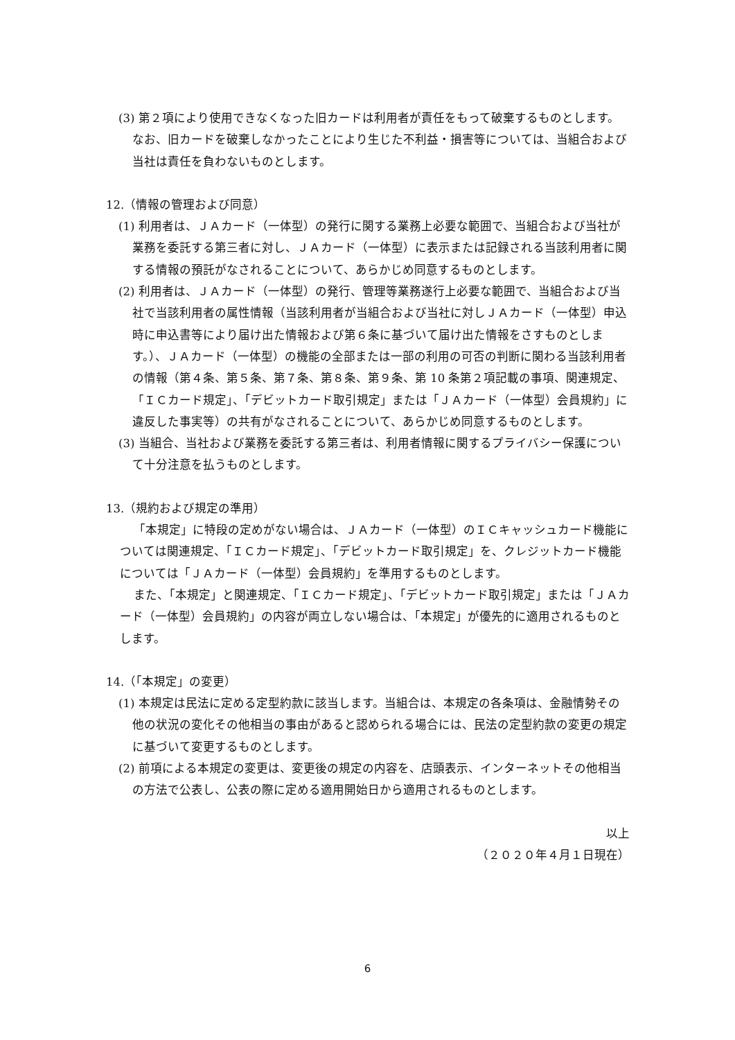(3) 第２項により使用できなくなった旧カードは利用者が責任をもって破棄するものとします。なお、旧カードを破棄しなかったことにより生じた不利益・損害等については、当組合および当社は責任を負わないものとします。
12.（情報の管理および同意）
(1) 利用者は、ＪＡカード（一体型）の発行に関する業務上必要な範囲で、当組合および当社が業務を委託する第三者に対し、ＪＡカード（一体型）に表示または記録される当該利用者に関する情報の預託がなされることについて、あらかじめ同意するものとします。
(2) 利用者は、ＪＡカード（一体型）の発行、管理等業務遂行上必要な範囲で、当組合および当社で当該利用者の属性情報（当該利用者が当組合および当社に対しＪＡカード（一体型）申込時に申込書等により届け出た情報および第６条に基づいて届け出た情報をさすものとします。）、ＪＡカード（一体型）の機能の全部または一部の利用の可否の判断に関わる当該利用者の情報（第４条、第５条、第７条、第８条、第９条、第 10 条第２項記載の事項、関連規定、「ＩＣカード規定」、「デビットカード取引規定」または「ＪＡカード（一体型）会員規約」に違反した事実等）の共有がなされることについて、あらかじめ同意するものとします。
(3) 当組合、当社および業務を委託する第三者は、利用者情報に関するプライバシー保護について十分注意を払うものとします。
13.（規約および規定の準用）
「本規定」に特段の定めがない場合は、ＪＡカード（一体型）のＩＣキャッシュカード機能については関連規定、「ＩＣカード規定」、「デビットカード取引規定」を、クレジットカード機能については「ＪＡカード（一体型）会員規約」を準用するものとします。
また、「本規定」と関連規定、「ＩＣカード規定」、「デビットカード取引規定」または「ＪＡカード（一体型）会員規約」の内容が両立しない場合は、「本規定」が優先的に適用されるものとします。
14.（「本規定」の変更）
(1) 本規定は民法に定める定型約款に該当します。当組合は、本規定の各条項は、金融情勢その他の状況の変化その他相当の事由があると認められる場合には、民法の定型約款の変更の規定に基づいて変更するものとします。
(2) 前項による本規定の変更は、変更後の規定の内容を、店頭表示、インターネットその他相当の方法で公表し、公表の際に定める適用開始日から適用されるものとします。
以上
（２０２０年４月１日現在）
6